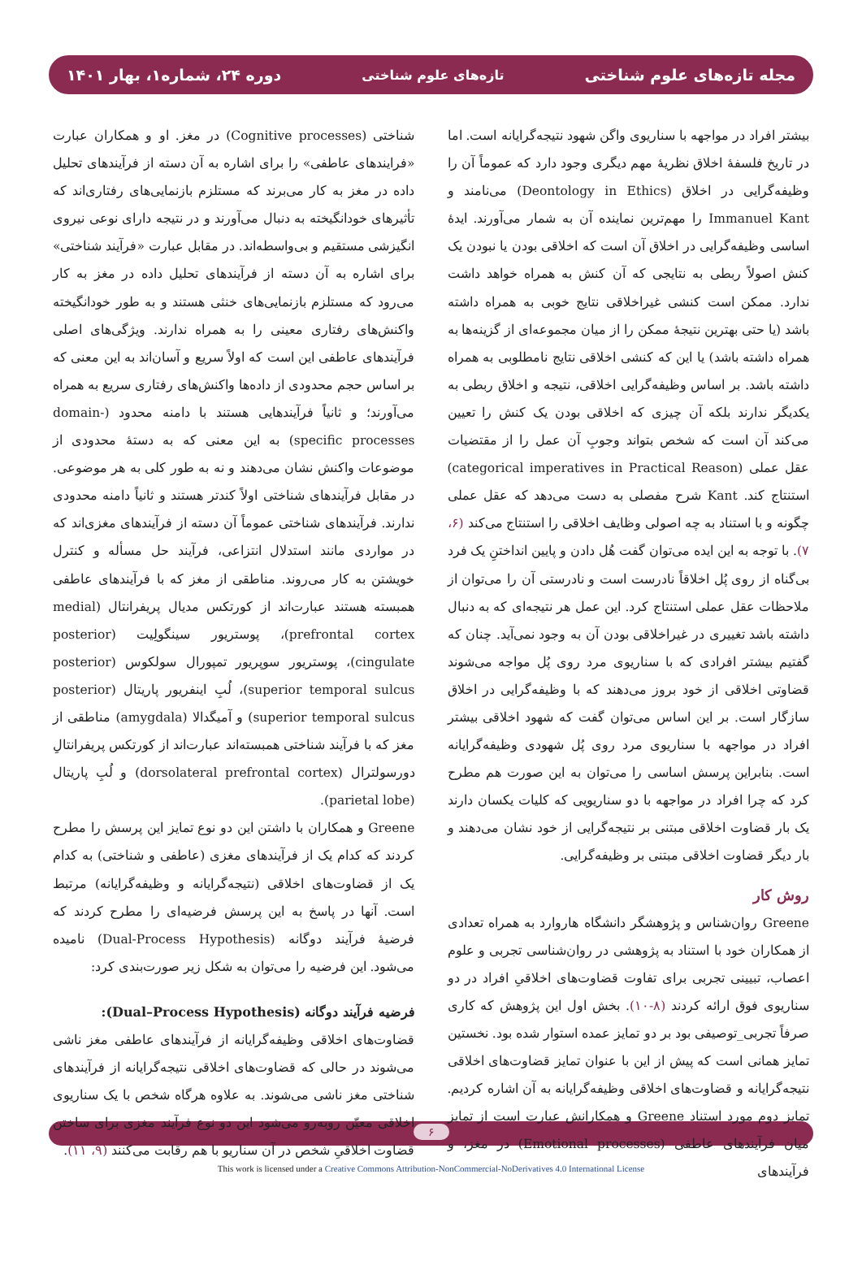مجله تازه‌های علوم شناختی تازه‌های علوم شناختی دوره ۲۴، شماره۱، بهار ۱۴۰۱
بیشتر افراد در مواجهه با سناریوی واگن شهود نتیجه‌گرایانه است. اما در تاریخ فلسفهٔ اخلاق نظریهٔ مهم دیگری وجود دارد که عموماً آن را وظیفه‌گرایی در اخلاق (Deontology in Ethics) می‌نامند و Immanuel Kant را مهم‌ترین نماینده آن به شمار می‌آورند. ایدهٔ اساسی وظیفه‌گرایی در اخلاق آن است که اخلاقی بودن یا نبودن یک کنش اصولاً ربطی به نتایجی که آن کنش به همراه خواهد داشت ندارد. ممکن است کنشی غیراخلاقی نتایج خوبی به همراه داشته باشد (یا حتی بهترین نتیجهٔ ممکن را از میان مجموعه‌ای از گزینه‌ها به همراه داشته باشد) یا این که کنشی اخلاقی نتایج نامطلوبی به همراه داشته باشد. بر اساس وظیفه‌گرایی اخلاقی، نتیجه و اخلاق ربطی به یکدیگر ندارند بلکه آن چیزی که اخلاقی بودن یک کنش را تعیین می‌کند آن است که شخص بتواند وجوبِ آن عمل را از مقتضیات عقل عملی (categorical imperatives in Practical Reason) استنتاج کند. Kant شرح مفصلی به دست می‌دهد که عقل عملی چگونه و با استناد به چه اصولی وظایف اخلاقی را استنتاج می‌کند (۶، ۷). با توجه به این ایده می‌توان گفت هُل دادن و پایین انداختنِ یک فرد بی‌گناه از روی پُل اخلاقاً نادرست است و نادرستی آن را می‌توان از ملاحظات عقل عملی استنتاج کرد. این عمل هر نتیجه‌ای که به دنبال داشته باشد تغییری در غیراخلاقی بودن آن به وجود نمی‌آید. چنان که گفتیم بیشتر افرادی که با سناریوی مرد روی پُل مواجه می‌شوند قضاوتی اخلاقی از خود بروز می‌دهند که با وظیفه‌گرایی در اخلاق سازگار است. بر این اساس می‌توان گفت که شهود اخلاقی بیشتر افراد در مواجهه با سناریوی مرد روی پُل شهودی وظیفه‌گرایانه است. بنابراین پرسش اساسی را می‌توان به این صورت هم مطرح کرد که چرا افراد در مواجهه با دو سناریویی که کلیات یکسان دارند یک بار قضاوت اخلاقی مبتنی بر نتیجه‌گرایی از خود نشان می‌دهند و بار دیگر قضاوت اخلاقی مبتنی بر وظیفه‌گرایی.
روش کار
Greene روان‌شناس و پژوهشگر دانشگاه هاروارد به همراه تعدادی از همکاران خود با استناد به پژوهشی در روان‌شناسی تجربی و علوم اعصاب، تبیینی تجربی برای تفاوت قضاوت‌های اخلاقیِ افراد در دو سناریوی فوق ارائه کردند (۸-۱۰). بخش اول این پژوهش که کاری صرفاً تجربی_توصیفی بود بر دو تمایز عمده استوار شده بود. نخستین تمایز همانی است که پیش از این با عنوان تمایز قضاوت‌های اخلاقی نتیجه‌گرایانه و قضاوت‌های اخلاقی وظیفه‌گرایانه به آن اشاره کردیم. تمایز دوم مورد استناد Greene و همکارانش عبارت است از تمایز میان فرآیندهای عاطفی (Emotional processes) در مغز، و فرآیندهای
شناختی (Cognitive processes) در مغز. او و همکاران عبارت «فرایندهای عاطفی» را برای اشاره به آن دسته از فرآیندهای تحلیل داده در مغز به کار می‌برند که مستلزم بازنمایی‌های رفتاری‌اند که تأثیرهای خودانگیخته به دنبال می‌آورند و در نتیجه دارای نوعی نیروی انگیزشی مستقیم و بی‌واسطه‌اند. در مقابل عبارت «فرآیند شناختی» برای اشاره به آن دسته از فرآیندهای تحلیل داده در مغز به کار می‌رود که مستلزم بازنمایی‌های خنثی هستند و به طور خودانگیخته واکنش‌های رفتاری معینی را به همراه ندارند. ویژگی‌های اصلی فرآیندهای عاطفی این است که اولاً سریع و آسان‌اند به این معنی که بر اساس حجم محدودی از داده‌ها واکنش‌های رفتاری سریع به همراه می‌آورند؛ و ثانیاً فرآیندهایی هستند با دامنه محدود (domain-specific processes) به این معنی که به دستهٔ محدودی از موضوعات واکنش نشان می‌دهند و نه به طور کلی به هر موضوعی. در مقابل فرآیندهای شناختی اولاً کندتر هستند و ثانیاً دامنه محدودی ندارند. فرآیندهای شناختی عموماً آن دسته از فرآیندهای مغزی‌اند که در مواردی مانند استدلال انتزاعی، فرآیند حل مسأله و کنترل خویشتن به کار می‌روند. مناطقی از مغز که با فرآیندهای عاطفی همبسته هستند عبارت‌اند از کورتکس مدیال پریفرانتال (medial prefrontal cortex)، پوستریور سینگولِیت (posterior cingulate)، پوستریور سوپریور تمپورال سولکوس (posterior superior temporal sulcus)، لُبِ اینفریور پاریتال (posterior superior temporal sulcus) و آمیگدالا (amygdala) مناطقی از مغز که با فرآیند شناختی همبسته‌اند عبارت‌اند از کورتکس پریفرانتالِ دورسولترال (dorsolateral prefrontal cortex) و لُبِ پاریتال (parietal lobe).
Greene و همکاران با داشتن این دو نوع تمایز این پرسش را مطرح کردند که کدام یک از فرآیندهای مغزی (عاطفی و شناختی) به کدام یک از قضاوت‌های اخلاقی (نتیجه‌گرایانه و وظیفه‌گرایانه) مرتبط است. آنها در پاسخ به این پرسش فرضیه‌ای را مطرح کردند که فرضیهٔ فرآیند دوگانه (Dual-Process Hypothesis) نامیده می‌شود. این فرضیه را می‌توان به شکل زیر صورت‌بندی کرد:
فرضیه فرآیند دوگانه (Dual–Process Hypothesis):
قضاوت‌های اخلاقی وظیفه‌گرایانه از فرآیندهای عاطفی مغز ناشی می‌شوند در حالی که قضاوت‌های اخلاقی نتیجه‌گرایانه از فرآیندهای شناختی مغز ناشی می‌شوند. به علاوه هرگاه شخص با یک سناریوی اخلاقی معیّن روبه‌رو می‌شود این دو نوع فرآیند مغزی برای ساختن قضاوت اخلاقیِ شخص در آن سناریو با هم رقابت می‌کنند (۹، ۱۱).
۶
This work is licensed under a Creative Commons Attribution-NonCommercial-NoDerivatives 4.0 International License